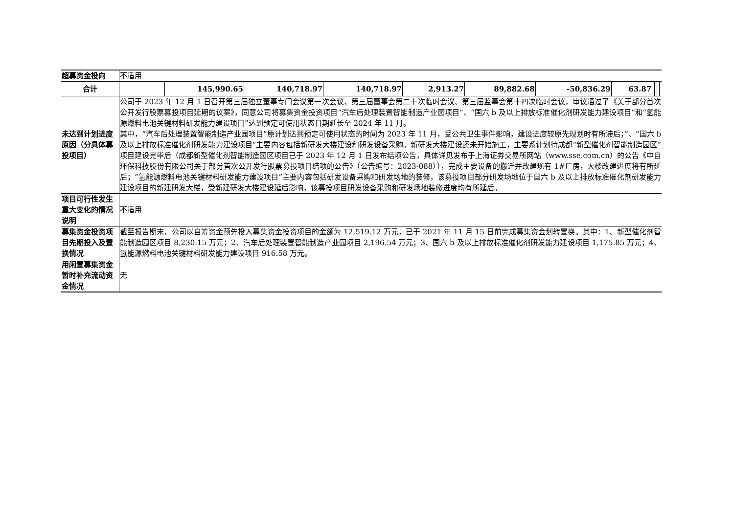| 超募资金投向 | 不适用 | | | | | | | | | | | |
| 合计 | | 145,990.65 | 140,718.97 | 140,718.97 | 2,913.27 | 89,882.68 | -50,836.29 | 63.87 | | | | |
| 未达到计划进度原因（分具体募投项目） | 公司于 2023 年 12 月 1 日召开第三届独立董事专门会议第一次会议、第三届董事会第二十次临时会议、第三届监事会第十四次临时会议，审议通过了《关于部分首次公开发行股票募投项目延期的议案》，同意公司将募集资金投资项目“汽车后处理装置智能制造产业园项目”、“国六 b 及以上排放标准催化剂研发能力建设项目”和“氢能源燃料电池关键材料研发能力建设项目”达到预定可使用状态日期延长至 2024 年 11 月。 其中，“汽车后处理装置智能制造产业园项目”原计划达到预定可使用状态的时间为 2023 年 11 月，受公共卫生事件影响，建设进度较原先规划时有所滞后；”、“国六 b 及以上排放标准催化剂研发能力建设项目”主要内容包括新研发大楼建设和研发设备采购。新研发大楼建设还未开始施工，主要系计划待成都“新型催化剂智能制造园区”项目建设完毕后（成都新型催化剂智能制造园区项目已于 2023 年 12 月 1 日发布结项公告，具体详见发布于上海证券交易所网站（www.sse.com.cn）的公告《中自环保科技股份有限公司关于部分首次公开发行股票募投项目结项的公告》（公告编号：2023-088）），完成主要设备的搬迁并改建现有 1#厂房，大楼改建进度将有所延后；“氢能源燃料电池关键材料研发能力建设项目”主要内容包括研发设备采购和研发场地的装修，该募投项目部分研发场地位于国六 b 及以上排放标准催化剂研发能力建设项目的新建研发大楼，受新建研发大楼建设延后影响，该募投项目研发设备采购和研发场地装修进度均有所延后。 | | | | | | | | | | | |
| 项目可行性发生重大变化的情况说明 | 不适用 | | | | | | | | | | | |
| 募集资金投资项目先期投入及置换情况 | 截至报告期末，公司以自筹资金预先投入募集资金投资项目的金额为 12,519.12 万元，已于 2021 年 11 月 15 日前完成募集资金划转置换。其中：1、新型催化剂智能制造园区项目 8,230.15 万元；2、汽车后处理装置智能制造产业园项目 2,196.54 万元；3、国六 b 及以上排放标准催化剂研发能力建设项目 1,175.85 万元；4、氢能源燃料电池关键材料研发能力建设项目 916.58 万元。 | | | | | | | | | | | |
| 用闲置募集资金暂时补充流动资金情况 | 无 | | | | | | | | | | | |